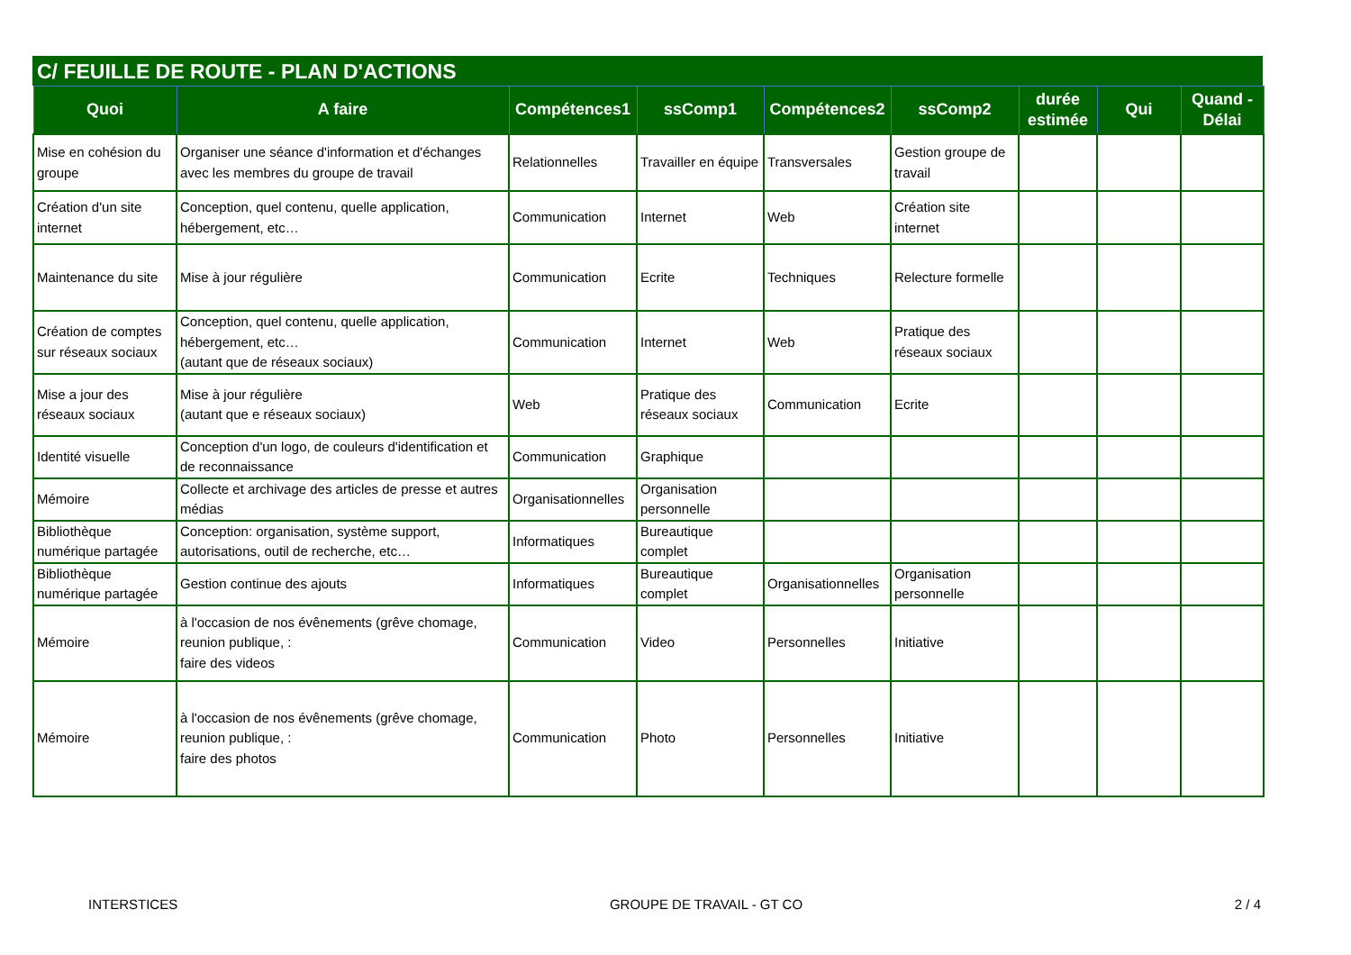C/ FEUILLE DE ROUTE - PLAN D'ACTIONS
| Quoi | A faire | Compétences1 | ssComp1 | Compétences2 | ssComp2 | durée estimée | Qui | Quand - Délai |
| --- | --- | --- | --- | --- | --- | --- | --- | --- |
| Mise en cohésion du groupe | Organiser une séance d'information et d'échanges avec les membres du groupe de travail | Relationnelles | Travailler en équipe | Transversales | Gestion groupe de travail | | | |
| Création d'un site internet | Conception, quel contenu, quelle application, hébergement, etc… | Communication | Internet | Web | Création site internet | | | |
| Maintenance du site | Mise à jour régulière | Communication | Ecrite | Techniques | Relecture formelle | | | |
| Création de comptes sur réseaux sociaux | Conception, quel contenu, quelle application, hébergement, etc… (autant que de réseaux sociaux) | Communication | Internet | Web | Pratique des réseaux sociaux | | | |
| Mise a jour des réseaux sociaux | Mise à jour régulière (autant que e réseaux sociaux) | Web | Pratique des réseaux sociaux | Communication | Ecrite | | | |
| Identité visuelle | Conception d'un logo, de couleurs d'identification et de reconnaissance | Communication | Graphique | | | | | |
| Mémoire | Collecte et archivage des articles de presse et autres médias | Organisationnelles | Organisation personnelle | | | | | |
| Bibliothèque numérique partagée | Conception: organisation, système support, autorisations, outil de recherche, etc… | Informatiques | Bureautique complet | | | | | |
| Bibliothèque numérique partagée | Gestion continue des ajouts | Informatiques | Bureautique complet | Organisationnelles | Organisation personnelle | | | |
| Mémoire | à l'occasion de nos évênements (grêve chomage, reunion publique, : faire des videos | Communication | Video | Personnelles | Initiative | | | |
| Mémoire | à l'occasion de nos évênements (grêve chomage, reunion publique, : faire des photos | Communication | Photo | Personnelles | Initiative | | | |
INTERSTICES GROUPE DE TRAVAIL - GT CO 2 / 4